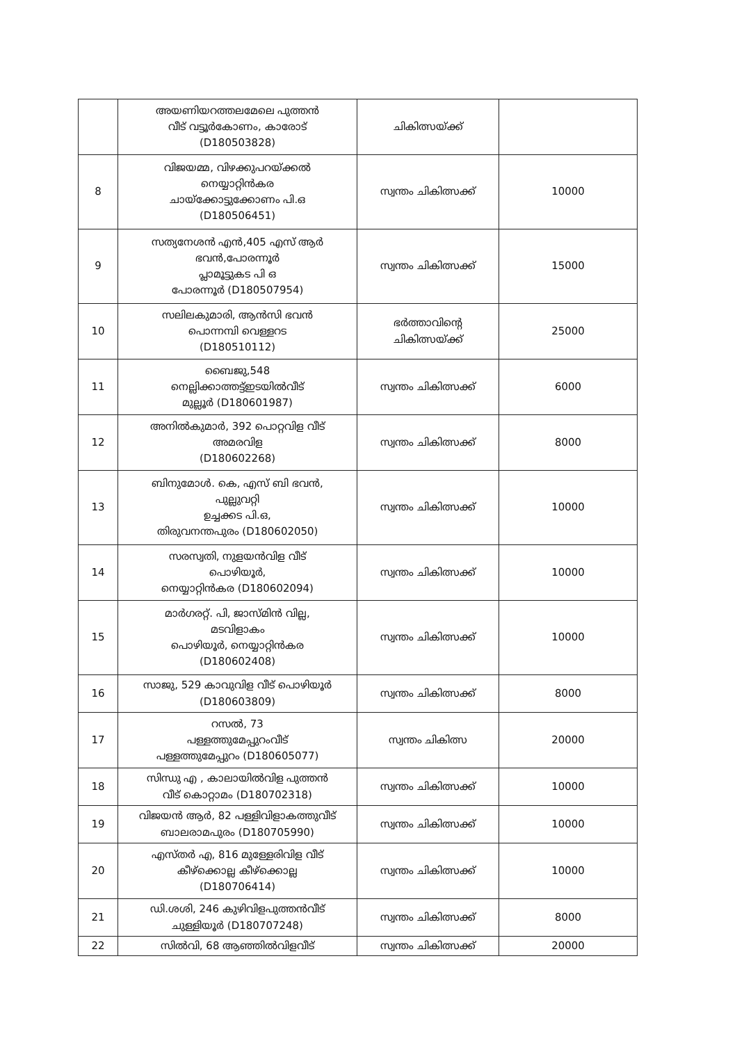| | അയണിയറത്തലമേലെ പുത്തൻ വീട് വട്ടൂർകോണം, കാരോട് (D180503828) | ചികിത്സയ്ക്ക് | |
| 8 | വിജയമ്മ, വിഴക്കുപറയ്ക്കൽ നെയ്യാറ്റിൻകര ചായ്ക്കോട്ടുക്കോണം പി.ഒ (D180506451) | സ്വന്തം ചികിത്സക്ക് | 10000 |
| 9 | സത്യനേശൻ എൻ,405 എസ് ആർ ഭവൻ,പോരന്നൂർ പ്ലാമൂട്ടുകട പി ഒ പോരന്നൂർ (D180507954) | സ്വന്തം ചികിത്സക്ക് | 15000 |
| 10 | സലിലകുമാരി, ആൻസി ഭവൻ പൊന്നമ്പി വെള്ളറട (D180510112) | ഭർത്താവിന്റെ ചികിത്സയ്ക്ക് | 25000 |
| 11 | ബൈജു,548 നെല്ലിക്കാത്തട്ട്ഇടയിൽവീട് മുല്ലൂർ (D180601987) | സ്വന്തം ചികിത്സക്ക് | 6000 |
| 12 | അനിൽകുമാർ, 392 പൊറ്റവിള വീട് അമരവിള (D180602268) | സ്വന്തം ചികിത്സക്ക് | 8000 |
| 13 | ബിനുമോൾ. കെ, എസ് ബി ഭവൻ, പുല്ലുവറ്റി ഉച്ചക്കട പി.ഒ, തിരുവനന്തപുരം (D180602050) | സ്വന്തം ചികിത്സക്ക് | 10000 |
| 14 | സരസ്വതി, നുളയൻവിള വീട് പൊഴിയൂർ, നെയ്യാറ്റിൻകര (D180602094) | സ്വന്തം ചികിത്സക്ക് | 10000 |
| 15 | മാർഗരറ്റ്. പി, ജാസ്മിൻ വില്ല, മടവിളാകം പൊഴിയൂർ, നെയ്യാറ്റിൻകര (D180602408) | സ്വന്തം ചികിത്സക്ക് | 10000 |
| 16 | സാജു, 529 കാവുവിള വീട് പൊഴിയൂർ (D180603809) | സ്വന്തം ചികിത്സക്ക് | 8000 |
| 17 | റസൽ, 73 പള്ളത്തുമേപ്പുറംവീട് പള്ളത്തുമേപ്പുറം (D180605077) | സ്വന്തം ചികിത്സ | 20000 |
| 18 | സിന്ധു എ , കാലായിൽവിള പുത്തൻ വീട് കൊറ്റാമം (D180702318) | സ്വന്തം ചികിത്സക്ക് | 10000 |
| 19 | വിജയൻ ആർ, 82 പള്ളിവിളാകത്തുവീട് ബാലരാമപുരം (D180705990) | സ്വന്തം ചികിത്സക്ക് | 10000 |
| 20 | എസ്തർ എ, 816 മുള്ളേരിവിള വീട് കീഴ്ക്കൊല്ല കീഴ്ക്കൊല്ല (D180706414) | സ്വന്തം ചികിത്സക്ക് | 10000 |
| 21 | ഡി.ശശി, 246 കുഴിവിളപുത്തൻവീട് ചുള്ളിയൂർ (D180707248) | സ്വന്തം ചികിത്സക്ക് | 8000 |
| 22 | സിൽവി, 68 ആഞ്ഞിൽവിളവീട് | സ്വന്തം ചികിത്സക്ക് | 20000 |